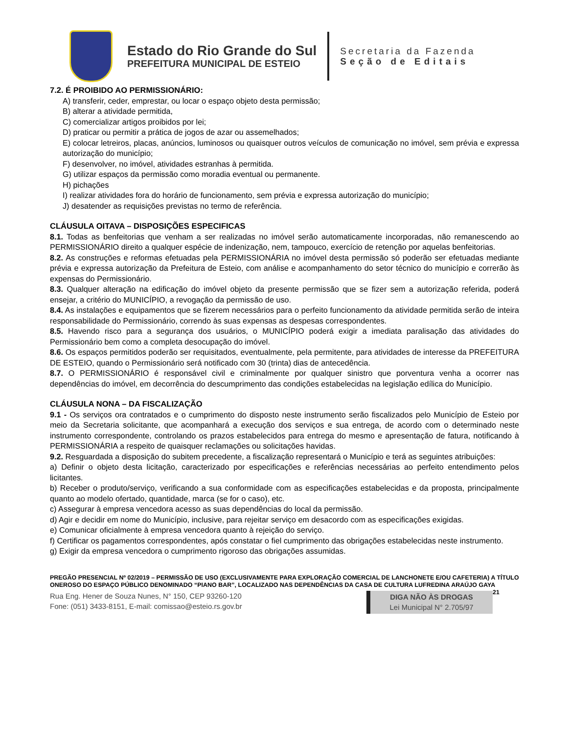Estado do Rio Grande do Sul
PREFEITURA MUNICIPAL DE ESTEIO
Secretaria da Fazenda
Seção de Editais
7.2. É PROIBIDO AO PERMISSIONÁRIO:
A) transferir, ceder, emprestar, ou locar o espaço objeto desta permissão;
B) alterar a atividade permitida,
C) comercializar artigos proibidos por lei;
D) praticar ou permitir a prática de jogos de azar ou assemelhados;
E) colocar letreiros, placas, anúncios, luminosos ou quaisquer outros veículos de comunicação no imóvel, sem prévia e expressa autorização do município;
F) desenvolver, no imóvel, atividades estranhas à permitida.
G) utilizar espaços da permissão como moradia eventual ou permanente.
H) pichações
I) realizar atividades fora do horário de funcionamento, sem prévia e expressa autorização do município;
J) desatender as requisições previstas no termo de referência.
CLÁUSULA OITAVA – DISPOSIÇÕES ESPECIFICAS
8.1. Todas as benfeitorias que venham a ser realizadas no imóvel serão automaticamente incorporadas, não remanescendo ao PERMISSIONÁRIO direito a qualquer espécie de indenização, nem, tampouco, exercício de retenção por aquelas benfeitorias.
8.2. As construções e reformas efetuadas pela PERMISSIONÁRIA no imóvel desta permissão só poderão ser efetuadas mediante prévia e expressa autorização da Prefeitura de Esteio, com análise e acompanhamento do setor técnico do município e correrão às expensas do Permissionário.
8.3. Qualquer alteração na edificação do imóvel objeto da presente permissão que se fizer sem a autorização referida, poderá ensejar, a critério do MUNICÍPIO, a revogação da permissão de uso.
8.4. As instalações e equipamentos que se fizerem necessários para o perfeito funcionamento da atividade permitida serão de inteira responsabilidade do Permissionário, correndo às suas expensas as despesas correspondentes.
8.5. Havendo risco para a segurança dos usuários, o MUNICÍPIO poderá exigir a imediata paralisação das atividades do Permissionário bem como a completa desocupação do imóvel.
8.6. Os espaços permitidos poderão ser requisitados, eventualmente, pela permitente, para atividades de interesse da PREFEITURA DE ESTEIO, quando o Permissionário será notificado com 30 (trinta) dias de antecedência.
8.7. O PERMISSIONÁRIO é responsável civil e criminalmente por qualquer sinistro que porventura venha a ocorrer nas dependências do imóvel, em decorrência do descumprimento das condições estabelecidas na legislação edílica do Município.
CLÁUSULA NONA – DA FISCALIZAÇÃO
9.1 - Os serviços ora contratados e o cumprimento do disposto neste instrumento serão fiscalizados pelo Município de Esteio por meio da Secretaria solicitante, que acompanhará a execução dos serviços e sua entrega, de acordo com o determinado neste instrumento correspondente, controlando os prazos estabelecidos para entrega do mesmo e apresentação de fatura, notificando à PERMISSIONÁRIA a respeito de quaisquer reclamações ou solicitações havidas.
9.2. Resguardada a disposição do subitem precedente, a fiscalização representará o Município e terá as seguintes atribuições:
a) Definir o objeto desta licitação, caracterizado por especificações e referências necessárias ao perfeito entendimento pelos licitantes.
b) Receber o produto/serviço, verificando a sua conformidade com as especificações estabelecidas e da proposta, principalmente quanto ao modelo ofertado, quantidade, marca (se for o caso), etc.
c) Assegurar à empresa vencedora acesso as suas dependências do local da permissão.
d) Agir e decidir em nome do Município, inclusive, para rejeitar serviço em desacordo com as especificações exigidas.
e) Comunicar oficialmente à empresa vencedora quanto à rejeição do serviço.
f) Certificar os pagamentos correspondentes, após constatar o fiel cumprimento das obrigações estabelecidas neste instrumento.
g) Exigir da empresa vencedora o cumprimento rigoroso das obrigações assumidas.
PREGÃO PRESENCIAL Nº 02/2019 – PERMISSÃO DE USO (EXCLUSIVAMENTE PARA EXPLORAÇÃO COMERCIAL DE LANCHONETE E/OU CAFETERIA) A TÍTULO ONEROSO DO ESPAÇO PÚBLICO DENOMINADO “PIANO BAR”, LOCALIZADO NAS DEPENDÊNCIAS DA CASA DE CULTURA LUFREDINA ARAÚJO GAYA 21
Rua Eng. Hener de Souza Nunes, N° 150, CEP 93260-120
Fone: (051) 3433-8151, E-mail: comissao@esteio.rs.gov.br
DIGA NÃO ÀS DROGAS
Lei Municipal N° 2.705/97